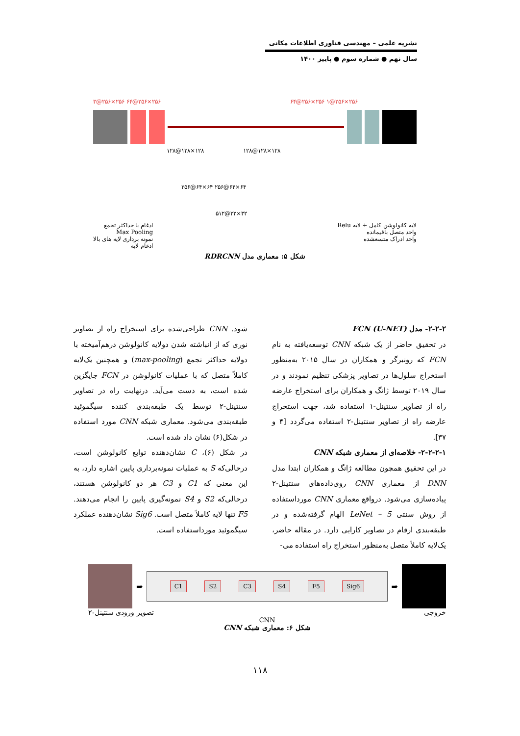نشریه علمی – مهندسی فناوری اطلاعات مکانی
سال نهم ● شماره سوم ● پاییز ۱۴۰۰
۳@۲۵۶×۲۵۶ ۶۴@۲۵۶×۲۵۶ ۶۴@۲۵۶×۲۵۶ ۱@۲۵۶×۲۵۶
۱۲۸@۱۲۸×۱۲۸ ۱۲۸@۱۲۸×۱۲۸
۲۵۶@۶۴×۶۴ ۲۵۶@۶۴×۶۴
۵۱۲@۳۲×۳۲
لایه کانولوشن کامل + لایه Relu
واحد متصل باقیمانده
واحد ادراک متسعشده
ادغام با حداکثر تجمع
Max Pooling
نمونه برداری لایه های بالا
ادغام لایه
شکل ۵: معماری مدل RDRCNN
۲-۲-۲- مدل FCN (U-NET)
در تحقیق حاضر از یک شبکه CNN توسعه‌یافته به نام FCN که رونبرگر و همکاران در سال ۲۰۱۵ به‌منظور استخراج سلول‌ها در تصاویر پزشکی تنظیم نمودند و در سال ۲۰۱۹ توسط ژانگ و همکاران برای استخراج عارضه راه از تصاویر سنتینل-۱ استفاده شد، جهت استخراج عارضه راه از تصاویر سنتینل-۲ استفاده می‌گردد [۴ و ۳۷].
۲-۲-۲-۱- خلاصه‌ای از معماری شبکه CNN
در این تحقیق همچون مطالعه ژانگ و همکاران ابتدا مدل DNN از معماری CNN روی‌داده‌های سنتینل-۲ پیاده‌سازی می‌شود. درواقع معماری CNN مورداستفاده از روش سنتی LeNet – 5 الهام گرفته‌شده و در طبقه‌بندی ارقام در تصاویر کارایی دارد. در مقاله حاضر، یک‌لایه کاملاً متصل به‌منظور استخراج راه استفاده می-
شود. CNN طراحی‌شده برای استخراج راه از تصاویر نوری که از انباشته شدن دولایه کانولوشن درهم‌آمیخته با دولایه حداکثر تجمع (max-pooling) و همچنین یک‌لایه کاملاً متصل که با عملیات کانولوشن در FCN جایگزین شده است، به دست می‌آید. درنهایت راه در تصاویر سنتینل-۲ توسط یک طبقه‌بندی کننده سیگموئید طبقه‌بندی می‌شود. معماری شبکه CNN مورد استفاده در شکل(۶) نشان داد شده است.
در شکل (۶)، C نشان‌دهنده توابع کانولوشن است، درحالی‌که S به عملیات نمونه‌برداری پایین اشاره دارد، به این معنی که C1 و C3 هر دو کانولوشن هستند، درحالی‌که S2 و S4 نمونه‌گیری پایین را انجام می‌دهند. F5 تنها لایه کاملاً متصل است. Sig6 نشان‌دهنده عملکرد سیگموئید مورداستفاده است.
➡
C1 S2 C3 S4 F5 Sig6
➡
خروجی تصویر ورودی سنتینل-۲
CNN
شکل ۶: معماری شبکه CNN
۱۱۸